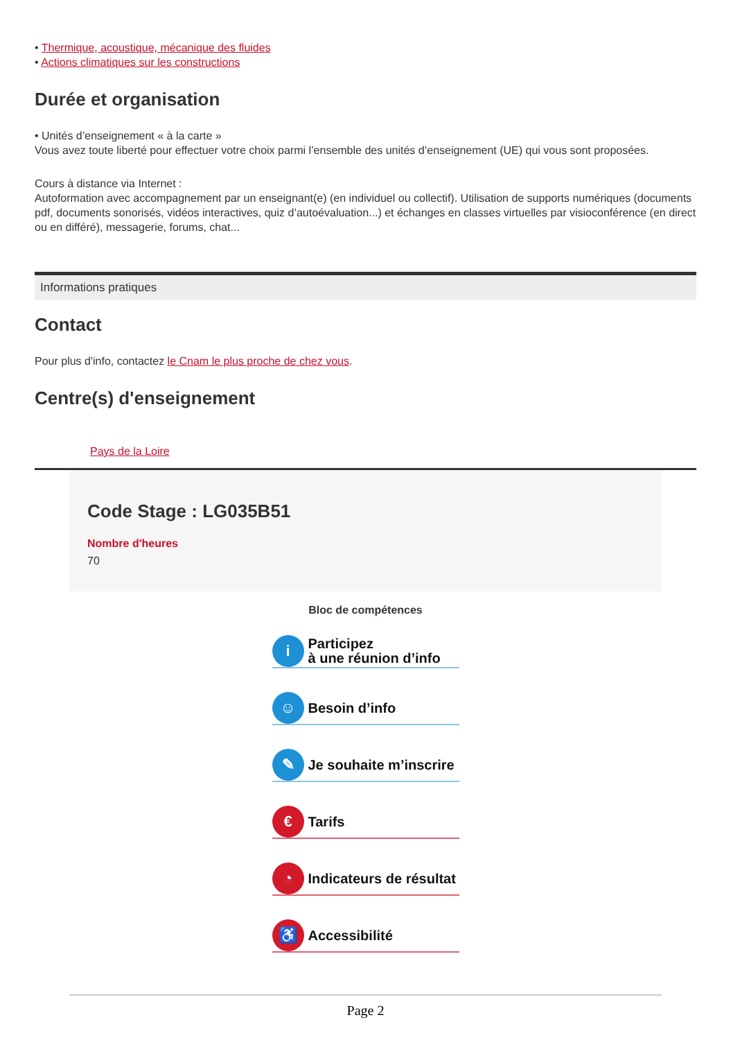• Thermique, acoustique, mécanique des fluides
• Actions climatiques sur les constructions
Durée et organisation
• Unités d’enseignement « à la carte »
Vous avez toute liberté pour effectuer votre choix parmi l’ensemble des unités d’enseignement (UE) qui vous sont proposées.
Cours à distance via Internet :
Autoformation avec accompagnement par un enseignant(e) (en individuel ou collectif). Utilisation de supports numériques (documents pdf, documents sonorisés, vidéos interactives, quiz d’autoévaluation...) et échanges en classes virtuelles par visioconférence (en direct ou en différé), messagerie, forums, chat...
Informations pratiques
Contact
Pour plus d'info, contactez le Cnam le plus proche de chez vous.
Centre(s) d'enseignement
Pays de la Loire
Code Stage : LG035B51
Nombre d'heures
70
Bloc de compétences
i
Participez
à une réunion d’info
☺
Besoin d’info
✎
Je souhaite m’inscrire
€
Tarifs
◔
Indicateurs de résultat
♿
Accessibilité
Page 2